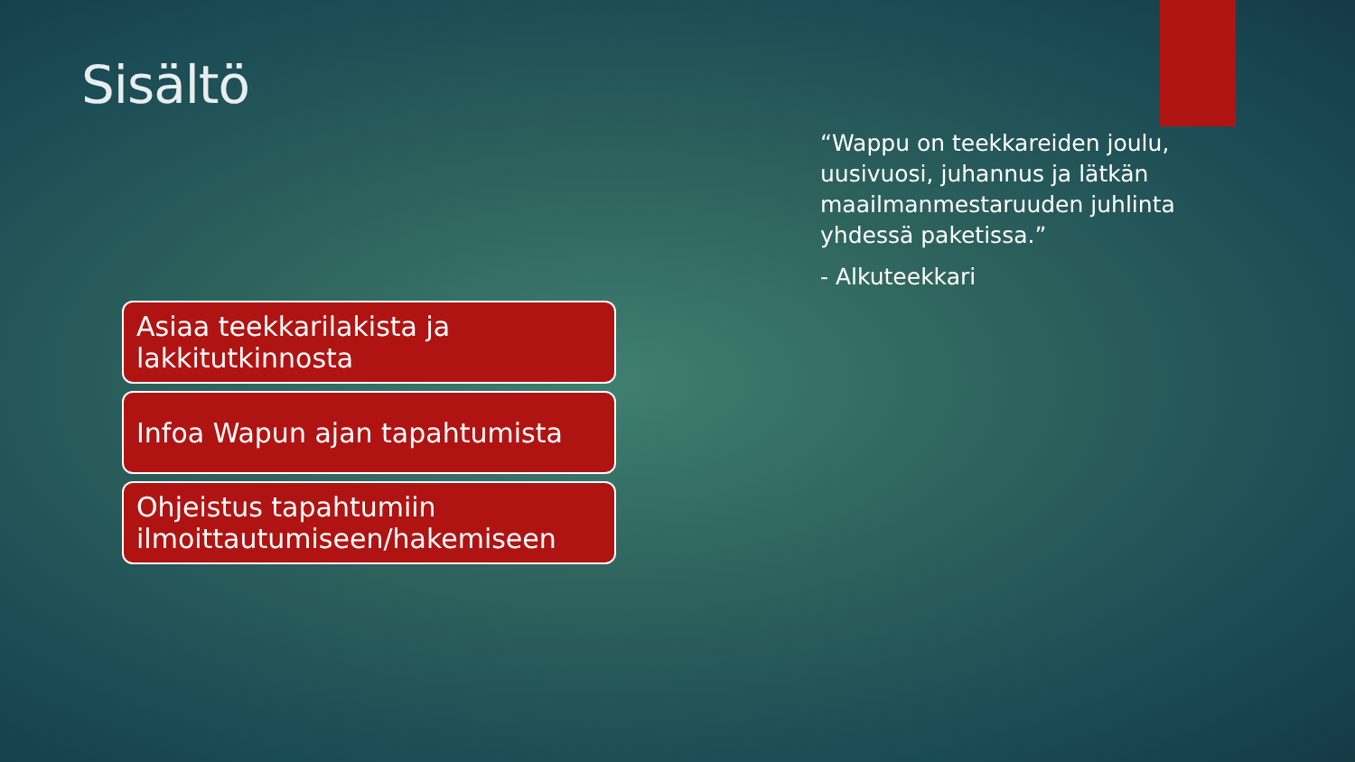Sisältö
Asiaa teekkarilakista ja lakkitutkinnosta
Infoa Wapun ajan tapahtumista
Ohjeistus tapahtumiin ilmoittautumiseen/hakemiseen
“Wappu on teekkareiden joulu, uusivuosi, juhannus ja lätkän maailmanmestaruuden juhlinta yhdessä paketissa.”
- Alkuteekkari